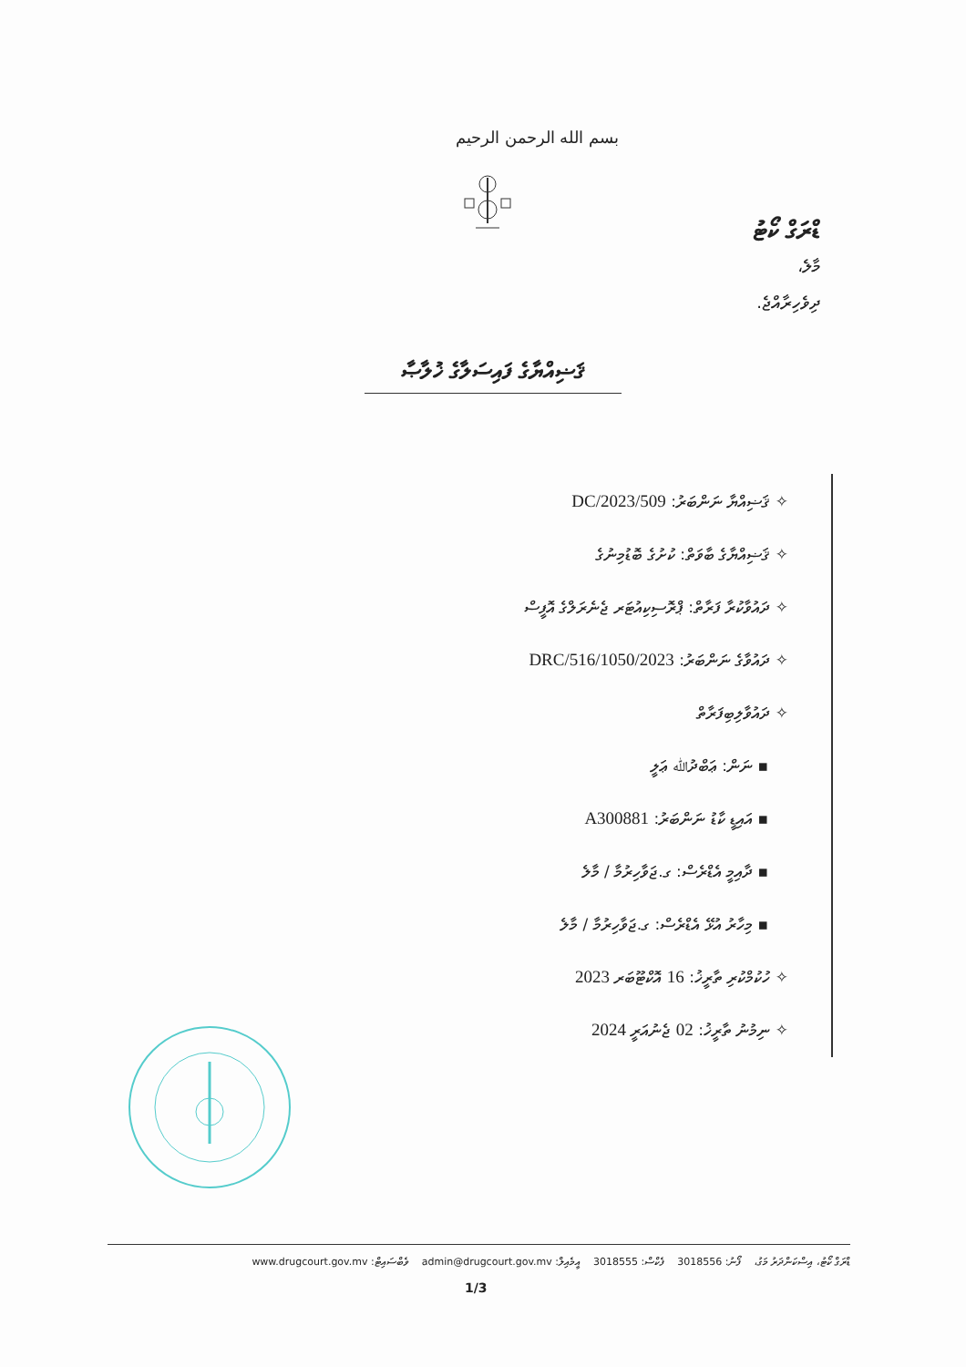بسم الله الرحمن الرحيم
ޑްރަގް ކޯޓު
މާލެ،
ދިވެހިރާއްޖެ.
ޤަޟިއްޔާގެ ފައިސަލާގެ ޚުލާޞާ
✧ ޤަޟިއްޔާ ނަންބަރު: 509/DC/2023
✧ ޤަޟިއްޔާގެ ބާވަތް: ކުށުގެ ބޮޑުމިނުގެ
✧ ދައުވާކުރާ ފަރާތް: ޕްރޮސިކިއުޓަރ ޖެނެރަލްގެ އޮފީސް
✧ ދައުވާގެ ނަންބަރު: 1050/2023/DRC/516
✧ ދައުވާލިބިފަރާތް
▪ ނަން: ޢަބްދުﷲ ޢަލީ
▪ އައިޑީ ކާޑު ނަންބަރު: A300881
▪ ދާއިމީ އެޑްރެސް: ގ.ޖަވާހިރުމާ / މާލެ
▪ މިހާރު އުޅޭ އެޑްރެސް: ގ.ޖަވާހިރުމާ / މާލެ
✧ ހުކުމްކުރި ތާރީޚު: 16 އޮކްޓޫބަރ 2023
✧ ނިމުނު ތާރީޚު: 02 ޖެނުއަރީ 2024
ޑްރަގް ކޯޓު، އިސްކަންދަރު މަގު، ފޯނު: 3018556 ފެކްސް: 3018555 އީމެއިލް: admin@drugcourt.gov.mv ވެބްސައިޓް: www.drugcourt.gov.mv
1/3